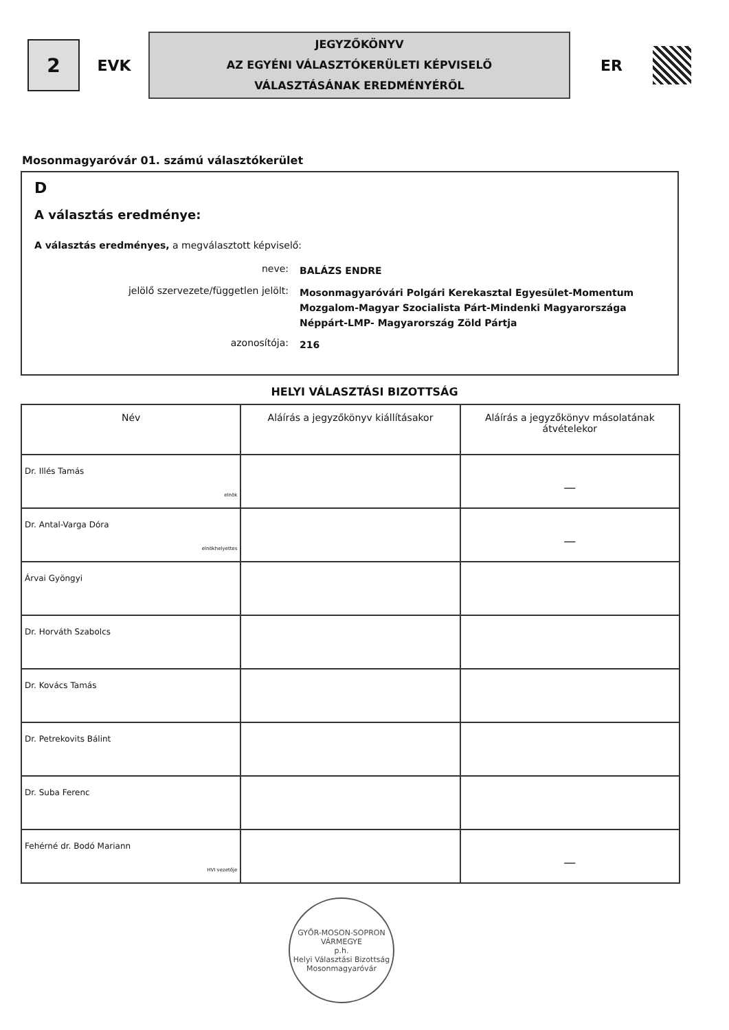2
EVK
JEGYZŐKÖNYV
AZ EGYÉNI VÁLASZTÓKERÜLETI KÉPVISELŐ
VÁLASZTÁSÁNAK EREDMÉNYÉRŐL
ER
Mosonmagyaróvár 01. számú választókerület
D
A választás eredménye:
A választás eredményes, a megválasztott képviselő:
neve:
BALÁZS ENDRE
jelölő szervezete/független jelölt:
Mosonmagyaróvári Polgári Kerekasztal Egyesület-Momentum Mozgalom-Magyar Szocialista Párt-Mindenki Magyarországa Néppárt-LMP- Magyarország Zöld Pártja
azonosítója:
216
HELYI VÁLASZTÁSI BIZOTTSÁG
| Név | Aláírás a jegyzőkönyv kiállításakor | Aláírás a jegyzőkönyv másolatának átvételekor |
| --- | --- | --- |
| Dr. Illés Tamás elnök | | — |
| Dr. Antal-Varga Dóra elnökhelyettes | | — |
| Árvai Gyöngyi | | |
| Dr. Horváth Szabolcs | | |
| Dr. Kovács Tamás | | |
| Dr. Petrekovits Bálint | | |
| Dr. Suba Ferenc | | |
| Fehérné dr. Bodó Mariann HVI vezetője | | — |
GYŐR-MOSON-SOPRON VÁRMEGYE
p.h.
Helyi Választási Bizottság
Mosonmagyaróvár